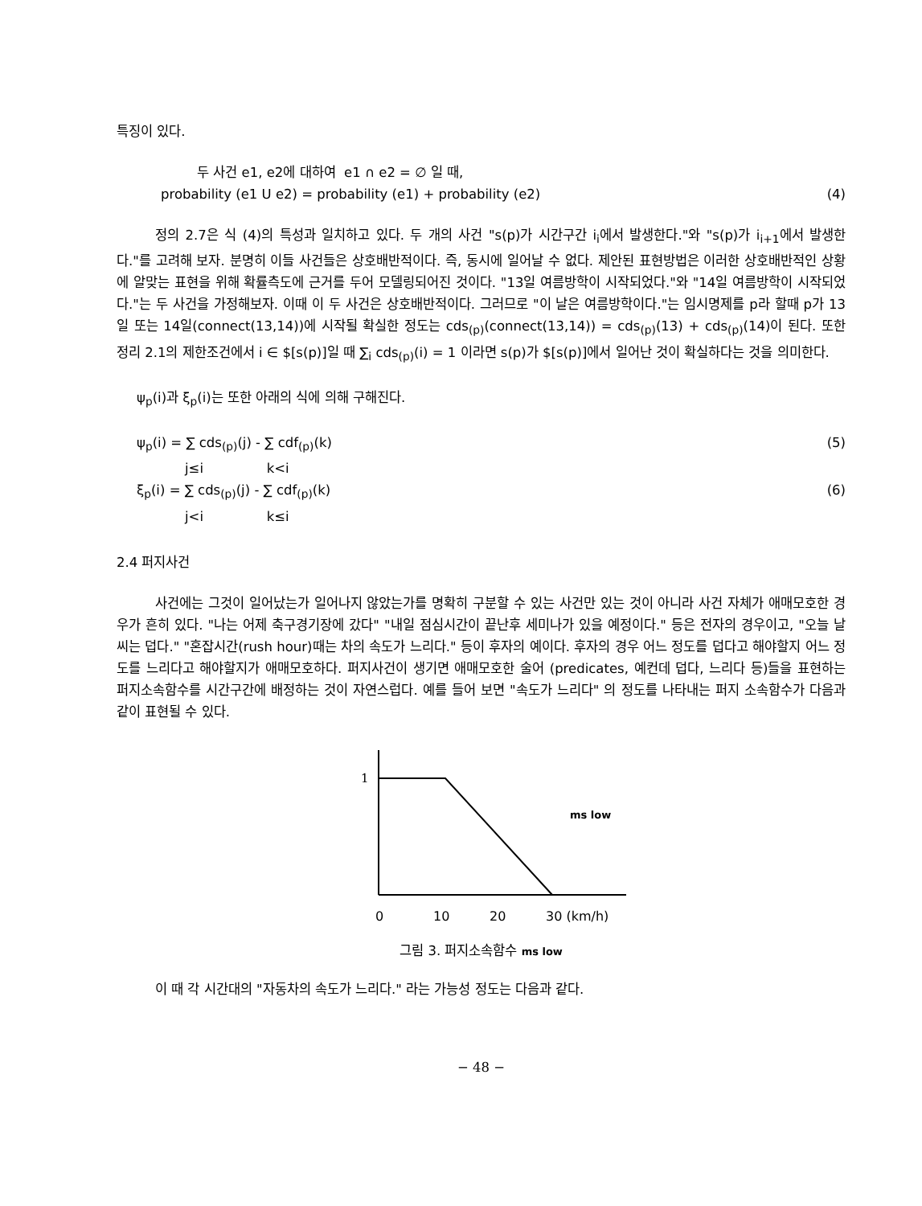특징이 있다.
두 사건 e1, e2에 대하여 e1 ∩ e2 = ∅ 일 때,
probability (e1 U e2) = probability (e1) + probability (e2) (4)
정의 2.7은 식 (4)의 특성과 일치하고 있다. 두 개의 사건 "s(p)가 시간구간 i<sub>i</sub>에서 발생한다."와 "s(p)가 i<sub>i+1</sub>에서 발생한다."를 고려해 보자. 분명히 이들 사건들은 상호배반적이다. 즉, 동시에 일어날 수 없다. 제안된 표현방법은 이러한 상호배반적인 상황에 알맞는 표현을 위해 확률측도에 근거를 두어 모델링되어진 것이다. "13일 여름방학이 시작되었다."와 "14일 여름방학이 시작되었다."는 두 사건을 가정해보자. 이때 이 두 사건은 상호배반적이다. 그러므로 "이 날은 여름방학이다."는 임시명제를 p라 할때 p가 13일 또는 14일(connect(13,14))에 시작될 확실한 정도는 cds<sub>(p)</sub>(connect(13,14)) = cds<sub>(p)</sub>(13) + cds<sub>(p)</sub>(14)이 된다. 또한 정리 2.1의 제한조건에서 i ∈ $[s(p)]일 때 ∑<sub>i</sub> cds<sub>(p)</sub>(i) = 1 이라면 s(p)가 $[s(p)]에서 일어난 것이 확실하다는 것을 의미한다.
ψ<sub>p</sub>(i)과 ξ<sub>p</sub>(i)는 또한 아래의 식에 의해 구해진다.
ψ<sub>p</sub>(i) = ∑ cds<sub>(p)</sub>(j) - ∑ cdf<sub>(p)</sub>(k) (5)
j≤i k<i
ξ<sub>p</sub>(i) = ∑ cds<sub>(p)</sub>(j) - ∑ cdf<sub>(p)</sub>(k) (6)
j<i k≤i
2.4 퍼지사건
사건에는 그것이 일어났는가 일어나지 않았는가를 명확히 구분할 수 있는 사건만 있는 것이 아니라 사건 자체가 애매모호한 경우가 흔히 있다. "나는 어제 축구경기장에 갔다" "내일 점심시간이 끝난후 세미나가 있을 예정이다." 등은 전자의 경우이고, "오늘 날씨는 덥다." "혼잡시간(rush hour)때는 차의 속도가 느리다." 등이 후자의 예이다. 후자의 경우 어느 정도를 덥다고 해야할지 어느 정도를 느리다고 해야할지가 애매모호하다. 퍼지사건이 생기면 애매모호한 술어 (predicates, 예컨데 덥다, 느리다 등)들을 표현하는 퍼지소속함수를 시간구간에 배정하는 것이 자연스럽다. 예를 들어 보면 "속도가 느리다" 의 정도를 나타내는 퍼지 소속함수가 다음과 같이 표현될 수 있다.
1
ms low
0
10
20
30 (km/h)
그림 3. 퍼지소속함수 ms low
이 때 각 시간대의 "자동차의 속도가 느리다." 라는 가능성 정도는 다음과 같다.
− 48 −